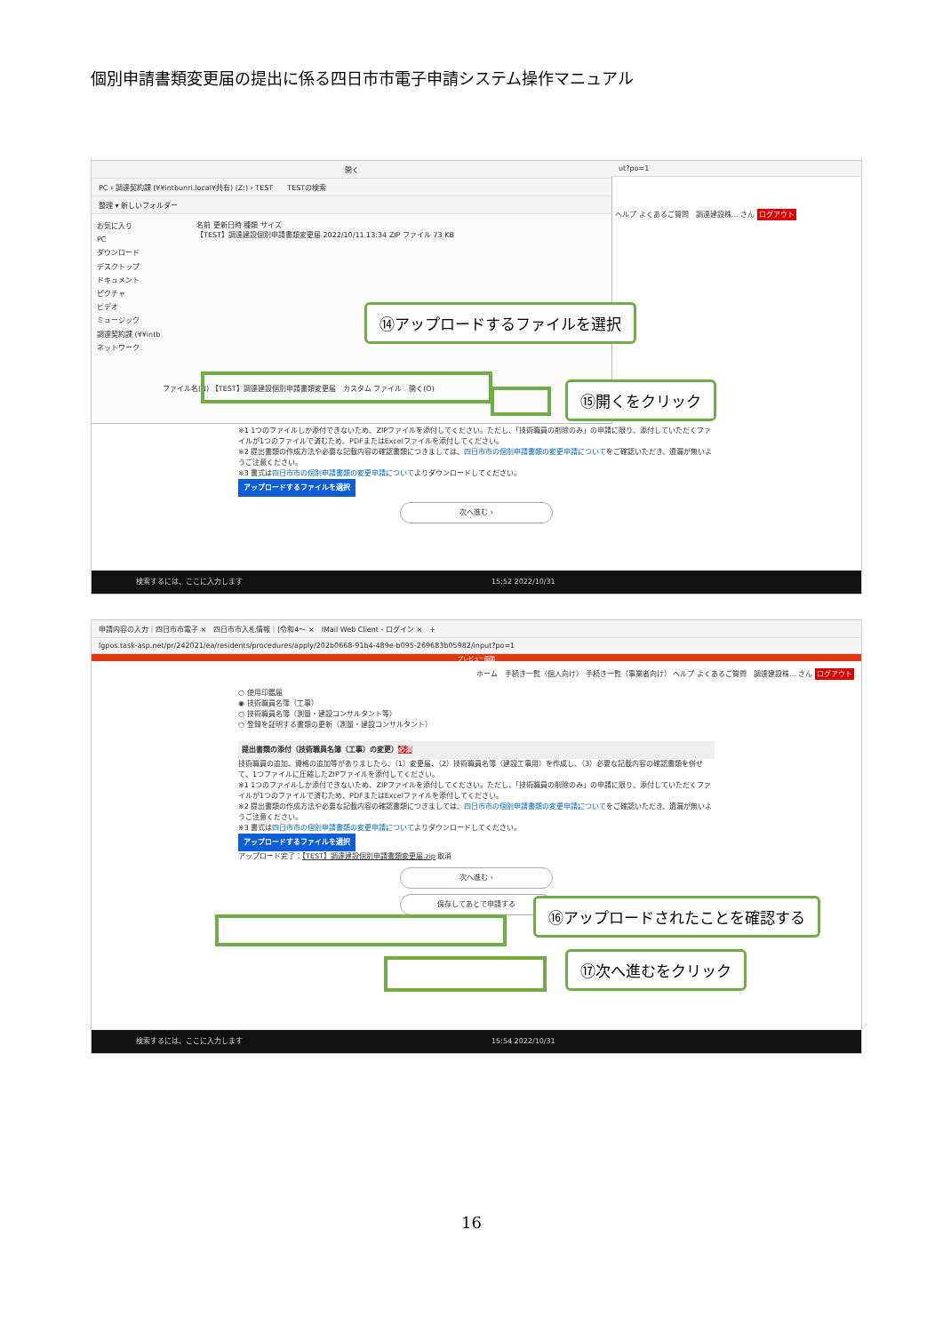個別申請書類変更届の提出に係る四日市市電子申請システム操作マニュアル
開く
PC › 調達契約課 (¥¥intbunri.local¥共有) (Z:) › TEST　　TESTの検索
整理 ▾ 新しいフォルダー
お気に入り
PC
ダウンロード
デスクトップ
ドキュメント
ピクチャ
ビデオ
ミュージック
調達契約課 (¥¥intb
ネットワーク
名前 更新日時 種類 サイズ
【TEST】調達建設個別申請書類変更届 2022/10/11 13:34 ZIP ファイル 73 KB
ファイル名(N) 【TEST】調達建設個別申請書類変更届　カスタム ファイル　開く(O)
ut?po=1
ヘルプ よくあるご質問　調達建設株… さん ログアウト
※1 1つのファイルしか添付できないため、ZIPファイルを添付してください。ただし、「技術職員の削除のみ」の申請に限り、添付していただくファイルが1つのファイルで済むため、PDFまたはExcelファイルを添付してください。
※2 提出書類の作成方法や必要な記載内容の確認書類につきましては、四日市市の個別申請書類の変更申請についてをご確認いただき、遺漏が無いようご注意ください。
※3 書式は四日市市の個別申請書類の変更申請についてよりダウンロードしてください。
アップロードするファイルを選択
次へ進む ›
検索するには、ここに入力します　　　　　　　　　　　　　　　　　　　　　　　　　　　　　　　　　　　15:52 2022/10/31
⑭アップロードするファイルを選択
⑮開くをクリック
申請内容の入力｜四日市市電子 ×　四日市市入札情報｜[令和4～ ×　IMail Web Client - ログイン ×　+
lgpos.task-asp.net/pr/242021/ea/residents/procedures/apply/202b0668-91b4-489e-b095-269683b05982/input?po=1
プレビュー画面
ホーム　手続き一覧（個人向け） 手続き一覧（事業者向け） ヘルプ よくあるご質問　調達建設株… さん ログアウト
○ 使用印鑑届
◉ 技術職員名簿（工事）
○ 技術職員名簿（測量・建設コンサルタント等）
○ 登録を証明する書類の更新（測量・建設コンサルタント）
提出書類の添付（技術職員名簿（工事）の変更）必須
技術職員の追加、資格の追加等がありましたら、（1）変更届、（2）技術職員名簿（建設工事用）を作成し、（3）必要な記載内容の確認書類を併せて、1つファイルに圧縮したZIPファイルを添付してください。
※1 1つのファイルしか添付できないため、ZIPファイルを添付してください。ただし、「技術職員の削除のみ」の申請に限り、添付していただくファイルが1つのファイルで済むため、PDFまたはExcelファイルを添付してください。
※2 提出書類の作成方法や必要な記載内容の確認書類につきましては、四日市市の個別申請書類の変更申請についてをご確認いただき、遺漏が無いようご注意ください。
※3 書式は四日市市の個別申請書類の変更申請についてよりダウンロードしてください。
アップロードするファイルを選択
アップロード完了：【TEST】調達建設個別申請書類変更届.zip 取消
次へ進む ›
保存してあとで申請する
検索するには、ここに入力します　　　　　　　　　　　　　　　　　　　　　　　　　　　　　　　　　　　15:54 2022/10/31
⑯アップロードされたことを確認する
⑰次へ進むをクリック
16